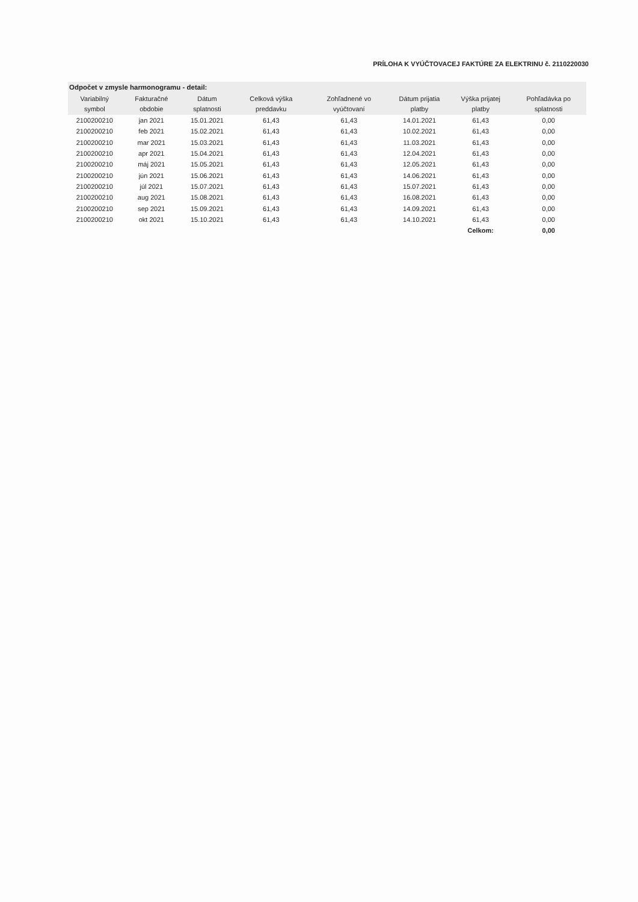PRÍLOHA K VYÚČTOVACEJ FAKTÚRE ZA ELEKTRINU č. 2110220030
| Odpočet v zmysle harmonogramu - detail: | | | | | | | |
| --- | --- | --- | --- | --- | --- | --- | --- |
| Variabilný symbol | Fakturačné obdobie | Dátum splatnosti | Celková výška preddavku | Zohľadnené vo vyúčtovaní | Dátum prijatia platby | Výška prijatej platby | Pohľadávka po splatnosti |
| 2100200210 | jan 2021 | 15.01.2021 | 61,43 | 61,43 | 14.01.2021 | 61,43 | 0,00 |
| 2100200210 | feb 2021 | 15.02.2021 | 61,43 | 61,43 | 10.02.2021 | 61,43 | 0,00 |
| 2100200210 | mar 2021 | 15.03.2021 | 61,43 | 61,43 | 11.03.2021 | 61,43 | 0,00 |
| 2100200210 | apr 2021 | 15.04.2021 | 61,43 | 61,43 | 12.04.2021 | 61,43 | 0,00 |
| 2100200210 | máj 2021 | 15.05.2021 | 61,43 | 61,43 | 12.05.2021 | 61,43 | 0,00 |
| 2100200210 | jún 2021 | 15.06.2021 | 61,43 | 61,43 | 14.06.2021 | 61,43 | 0,00 |
| 2100200210 | júl 2021 | 15.07.2021 | 61,43 | 61,43 | 15.07.2021 | 61,43 | 0,00 |
| 2100200210 | aug 2021 | 15.08.2021 | 61,43 | 61,43 | 16.08.2021 | 61,43 | 0,00 |
| 2100200210 | sep 2021 | 15.09.2021 | 61,43 | 61,43 | 14.09.2021 | 61,43 | 0,00 |
| 2100200210 | okt 2021 | 15.10.2021 | 61,43 | 61,43 | 14.10.2021 | 61,43 | 0,00 |
| | | | | | | Celkom: | 0,00 |